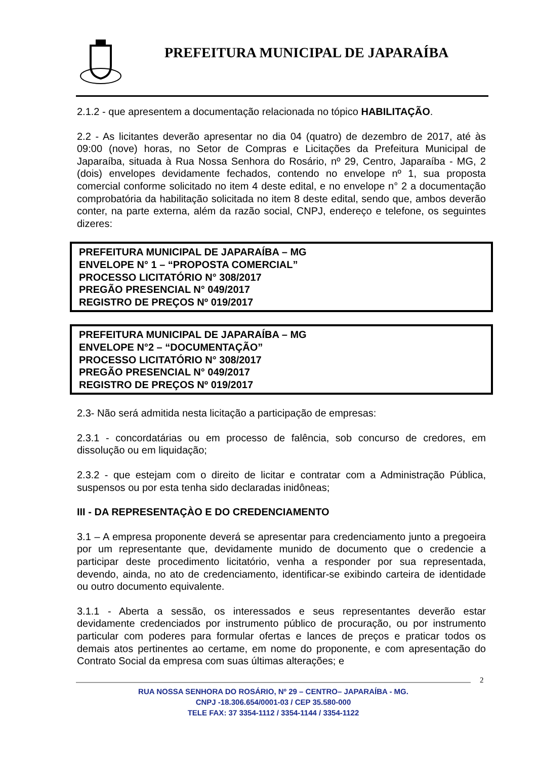PREFEITURA MUNICIPAL DE JAPARAÍBA
2.1.2 - que apresentem a documentação relacionada no tópico HABILITAÇÃO.
2.2 - As licitantes deverão apresentar no dia 04 (quatro) de dezembro de 2017, até às 09:00 (nove) horas, no Setor de Compras e Licitações da Prefeitura Municipal de Japaraíba, situada à Rua Nossa Senhora do Rosário, nº 29, Centro, Japaraíba - MG, 2 (dois) envelopes devidamente fechados, contendo no envelope nº 1, sua proposta comercial conforme solicitado no item 4 deste edital, e no envelope n° 2 a documentação comprobatória da habilitação solicitada no item 8 deste edital, sendo que, ambos deverão conter, na parte externa, além da razão social, CNPJ, endereço e telefone, os seguintes dizeres:
PREFEITURA MUNICIPAL DE JAPARAÍBA – MG
ENVELOPE N° 1 – “PROPOSTA COMERCIAL”
PROCESSO LICITATÓRIO N° 308/2017
PREGÃO PRESENCIAL N° 049/2017
REGISTRO DE PREÇOS Nº 019/2017
PREFEITURA MUNICIPAL DE JAPARAÍBA – MG
ENVELOPE N°2 – “DOCUMENTAÇÃO”
PROCESSO LICITATÓRIO N° 308/2017
PREGÃO PRESENCIAL N° 049/2017
REGISTRO DE PREÇOS Nº 019/2017
2.3- Não será admitida nesta licitação a participação de empresas:
2.3.1 - concordatárias ou em processo de falência, sob concurso de credores, em dissolução ou em liquidação;
2.3.2 - que estejam com o direito de licitar e contratar com a Administração Pública, suspensos ou por esta tenha sido declaradas inidôneas;
III - DA REPRESENTAÇÀO E DO CREDENCIAMENTO
3.1 – A empresa proponente deverá se apresentar para credenciamento junto a pregoeira por um representante que, devidamente munido de documento que o credencie a participar deste procedimento licitatório, venha a responder por sua representada, devendo, ainda, no ato de credenciamento, identificar-se exibindo carteira de identidade ou outro documento equivalente.
3.1.1 - Aberta a sessão, os interessados e seus representantes deverão estar devidamente credenciados por instrumento público de procuração, ou por instrumento particular com poderes para formular ofertas e lances de preços e praticar todos os demais atos pertinentes ao certame, em nome do proponente, e com apresentação do Contrato Social da empresa com suas últimas alterações; e
2
RUA NOSSA SENHORA DO ROSÁRIO, Nº 29 – CENTRO– JAPARAÍBA - MG.
CNPJ -18.306.654/0001-03 / CEP 35.580-000
TELE FAX: 37 3354-1112 / 3354-1144 / 3354-1122